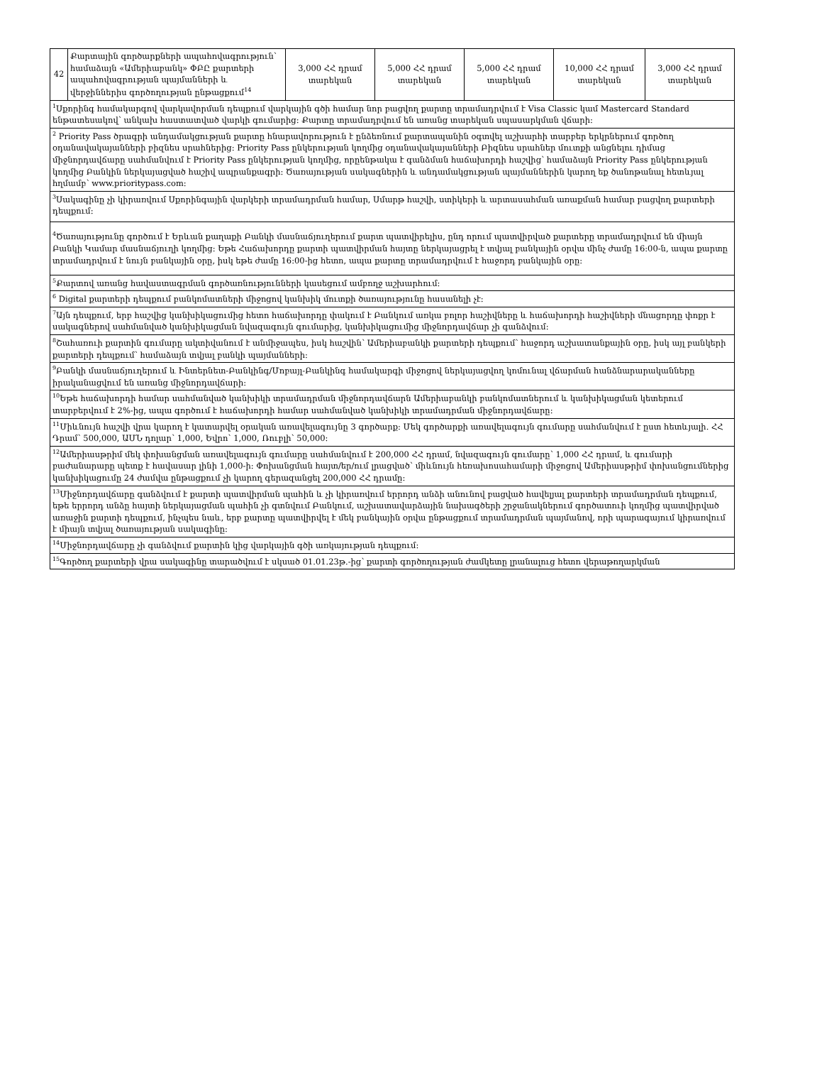| 42 | Քարտային գործարքների ապահովագրություն՝ համաձայն «Ամերիաբանկ» ՓԲԸ քարտերի ապահովագրության պայմանների և վերջիններիս գործողության ընթացքում<sup>14</sup> | 3,000 ՀՀ դրամ տարեկան | 5,000 ՀՀ դրամ տարեկան | 5,000 ՀՀ դրամ տարեկան | 10,000 ՀՀ դրամ տարեկան | 3,000 ՀՀ դրամ տարեկան |
| <sup>1</sup> Սքորինգ համակարգով վարկավորման դեպքում վարկային գծի համար նոր բացվող քարտը տրամադրվում է Visa Classic կամ Mastercard Standard ենթատեսակով՝ անկախ հաստատված վարկի գումարից: Քարտը տրամադրվում են առանց տարեկան սպասարկման վճարի: | | | | | | |
| <sup>2</sup> Priority Pass ծրագրի անդամակցության քարտը հնարավորություն է ընձեռնում քարտապանին օգտվել աշխարհի տարբեր երկրներում գործող օդանավակայանների բիզնես սրահներից: Priority Pass ընկերության կողմից օդանավակայանների Բիզնես սրահներ մուտքի անցնելու դիմաց միջնորդավճարը սահմանվում է Priority Pass ընկերության կողմից, որըենթակա է գանձման հաճախորդի հաշվից՝ համաձայն Priority Pass ընկերության կողմից Բանկին ներկայացված հաշիվ ապրանքագրի: Ծառայության սակագներին և անդամակցության պայմաններին կարող եք ծանոթանալ հետևյալ հղմամբ՝ www.prioritypass.com: | | | | | | |
| <sup>3</sup> Սակագինը չի կիրառվում Սքորինգային վարկերի տրամադրման համար, Սմարթ հաշվի, ստիկերի և արտասահման առաքման համար բացվող քարտերի դեպքում: | | | | | | |
| <sup>4</sup> Ծառայությունը գործում է Երևան քաղաքի Բանկի մասնաճյուղերում քարտ պատվիրելիս, ընդ որում պատվիրված քարտերը տրամադրվում են միայն Բանկի Կամար մասնաճյուղի կողմից: Եթե Հաճախորդը քարտի պատվիրման հայտը ներկայացրել է տվյալ բանկային օրվա մինչ ժամը 16:00-ն, ապա քարտը տրամադրվում է նույն բանկային օրը, իսկ եթե ժամը 16:00-ից հետո, ապա քարտը տրամադրվում է հաջորդ բանկային օրը: | | | | | | |
| <sup>5</sup> Քարտով առանց հավաստագրման գործառնությունների կասեցում ամբողջ աշխարհում: | | | | | | |
| <sup>6</sup> Digital քարտերի դեպքում բանկոմատների միջոցով կանխիկ մուտքի ծառայությունը հասանելի չէ: | | | | | | |
| <sup>7</sup> Այն դեպքում, երբ հաշվից կանխիկացումից հետո հաճախորդը փակում է Բանկում առկա բոլոր հաշիվները և հաճախորդի հաշիվների մնացորդը փոքր է սակագներով սահմանված կանխիկացման նվազագույն գումարից, կանխիկացումից միջնորդավճար չի գանձվում: | | | | | | |
| <sup>8</sup> Շահառուի քարտին գումարը ակտիվանում է անմիջապես, իսկ հաշվին՝ Ամերիաբանկի քարտերի դեպքում՝ հաջորդ աշխատանքային օրը, իսկ այլ բանկերի քարտերի դեպքում՝ համաձայն տվյալ բանկի պայմանների: | | | | | | |
| <sup>9</sup> Բանկի մասնաճյուղերում և Ինտերնետ-Բանկինգ/Մոբայլ-Բանկինգ համակարգի միջոցով ներկայացվող կոմունալ վճարման հանձնարարականները իրականացվում են առանց միջնորդավճարի: | | | | | | |
| <sup>10</sup> Եթե հաճախորդի համար սահմանված կանխիկի տրամադրման միջնորդավճարն Ամերիաբանկի բանկոմատներում և կանխիկացման կետերում տարբերվում է 2%-ից, ապա գործում է հաճախորդի համար սահմանված կանխիկի տրամադրման միջնորդավճարը: | | | | | | |
| <sup>11</sup> Միևնույն հաշվի վրա կարող է կատարվել օրական առավելագույնը 3 գործարք: Մեկ գործարքի առավելագույն գումարը սահմանվում է ըստ հետևյալի. ՀՀ Դրամ՝ 500,000, ԱՄՆ դոլար՝ 1,000, Եվրո՝ 1,000, Ռուբլի՝ 50,000: | | | | | | |
| <sup>12</sup> Ամերիասթրիմ մեկ փոխանցման առավելագույն գումարը սահմանվում է 200,000 ՀՀ դրամ, նվազագույն գումարը՝ 1,000 ՀՀ դրամ, և գումարի բաժանարարը պետք է հավասար լինի 1,000-ի: Փոխանցման հայտ/եր/ում լրացված՝ միևնույն հեռախոսահամարի միջոցով Ամերիասթրիմ փոխանցումներից կանխիկացումը 24 ժամվա ընթացքում չի կարող գերազանցել 200,000 ՀՀ դրամը: | | | | | | |
| <sup>13</sup> Միջնորդավճարը գանձվում է քարտի պատվիրման պահին և չի կիրառվում երրորդ անձի անունով բացված հավելյալ քարտերի տրամադրման դեպքում, եթե երրորդ անձը հայտի ներկայացման պահին չի գտնվում Բանկում, աշխատավարձային նախագծերի շրջանակներում գործատուի կողմից պատվիրված առաջին քարտի դեպքում, ինչպես նաև, երբ քարտը պատվիրվել է մեկ բանկային օրվա ընթացքում տրամադրման պայմանով, որի պարագայում կիրառվում է միայն տվյալ ծառայության սակագինը: | | | | | | |
| <sup>14</sup> Միջնորդավճարը չի գանձվում քարտին կից վարկային գծի առկայության դեպքում: | | | | | | |
| <sup>15</sup> Գործող քարտերի վրա սակագինը տարածվում է սկսած 01.01.23թ.-ից՝ քարտի գործողության ժամկետը լրանալուց հետո վերաթողարկման | | | | | | |